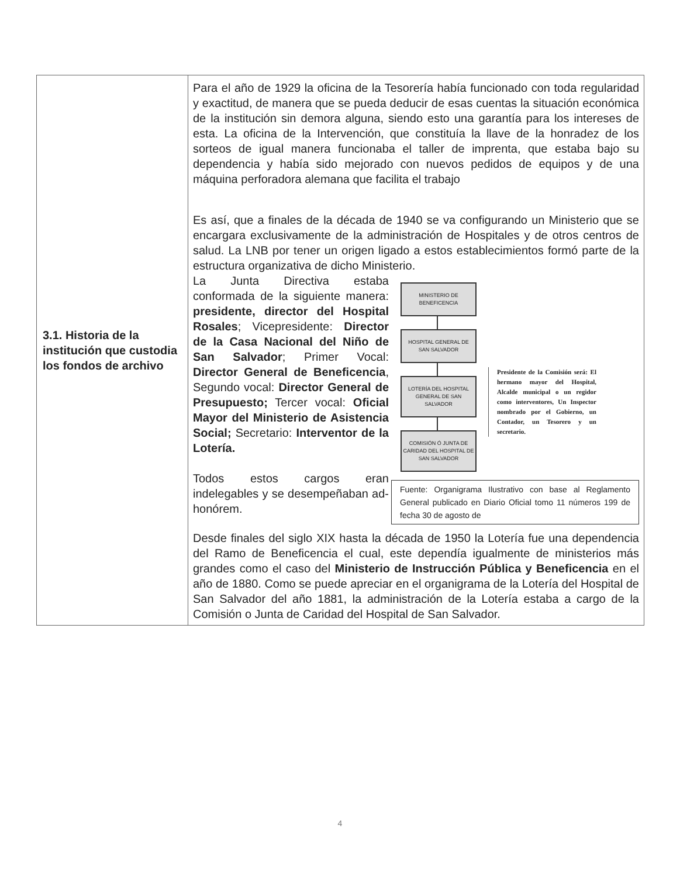| 3.1. Historia de la institución que custodia los fondos de archivo | Para el año de 1929 la oficina de la Tesorería había funcionado con toda regularidad y exactitud, de manera que se pueda deducir de esas cuentas la situación económica de la institución sin demora alguna, siendo esto una garantía para los intereses de esta. La oficina de la Intervención, que constituía la llave de la honradez de los sorteos de igual manera funcionaba el taller de imprenta, que estaba bajo su dependencia y había sido mejorado con nuevos pedidos de equipos y de una máquina perforadora alemana que facilita el trabajo Es así, que a finales de la década de 1940 se va configurando un Ministerio que se encargara exclusivamente de la administración de Hospitales y de otros centros de salud. La LNB por tener un origen ligado a estos establecimientos formó parte de la estructura organizativa de dicho Ministerio. La Junta Directiva estaba conformada de la siguiente manera: presidente, director del Hospital Rosales ; Vicepresidente: Director de la Casa Nacional del Niño de San Salvador ; Primer Vocal: Director General de Beneficencia , Segundo vocal: Director General de Presupuesto; Tercer vocal: Oficial Mayor del Ministerio de Asistencia Social; Secretario: Interventor de la Lotería. Todos estos cargos eran indelegables y se desempeñaban ad-honórem. MINISTERIO DE BENEFICENCIA HOSPITAL GENERAL DE SAN SALVADOR LOTERÍA DEL HOSPITAL GENERAL DE SAN SALVADOR COMISIÓN Ó JUNTA DE CARIDAD DEL HOSPITAL DE SAN SALVADOR Presidente de la Comisión será: El hermano mayor del Hospital, Alcalde municipal o un regidor como interventores, Un Inspector nombrado por el Gobierno, un Contador, un Tesorero y un secretario. Fuente: Organigrama Ilustrativo con base al Reglamento General publicado en Diario Oficial tomo 11 números 199 de fecha 30 de agosto de Desde finales del siglo XIX hasta la década de 1950 la Lotería fue una dependencia del Ramo de Beneficencia el cual, este dependía igualmente de ministerios más grandes como el caso del Ministerio de Instrucción Pública y Beneficencia en el año de 1880. Como se puede apreciar en el organigrama de la Lotería del Hospital de San Salvador del año 1881, la administración de la Lotería estaba a cargo de la Comisión o Junta de Caridad del Hospital de San Salvador. |
4